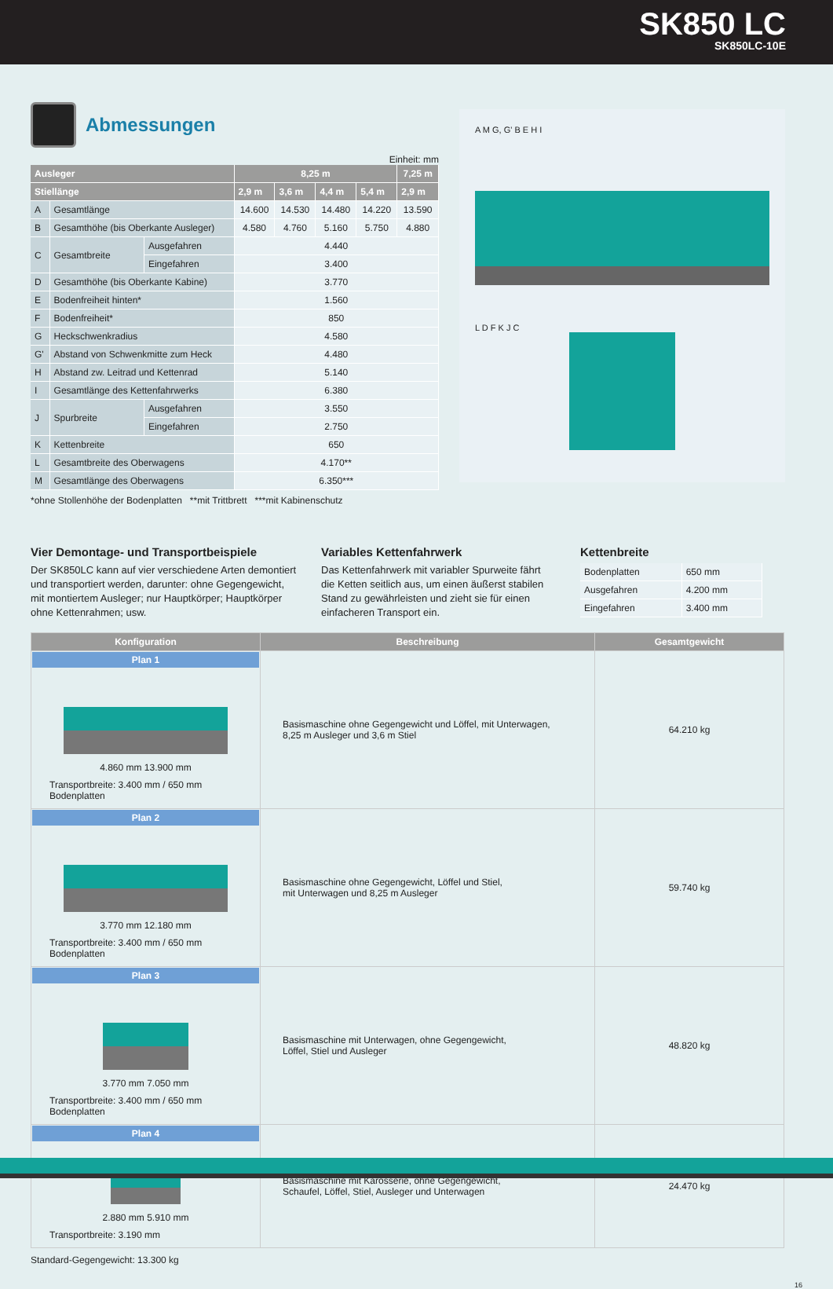SK850 LC
SK850LC-10E
Abmessungen
Einheit: mm
| Ausleger | | | 8,25 m | | | | 7,25 m |
| --- | --- | --- | --- | --- | --- | --- | --- |
| Stiellänge | | | 2,9 m | 3,6 m | 4,4 m | 5,4 m | 2,9 m |
| A | Gesamtlänge | | 14.600 | 14.530 | 14.480 | 14.220 | 13.590 |
| B | Gesamthöhe (bis Oberkante Ausleger) | | 4.580 | 4.760 | 5.160 | 5.750 | 4.880 |
| C | Gesamtbreite | Ausgefahren | 4.440 | | | | |
| | | Eingefahren | 3.400 | | | | |
| D | Gesamthöhe (bis Oberkante Kabine) | | 3.770 | | | | |
| E | Bodenfreiheit hinten* | | 1.560 | | | | |
| F | Bodenfreiheit* | | 850 | | | | |
| G | Heckschwenkradius | | 4.580 | | | | |
| G' | Abstand von Schwenkmitte zum Heck | | 4.480 | | | | |
| H | Abstand zw. Leitrad und Kettenrad | | 5.140 | | | | |
| I | Gesamtlänge des Kettenfahrwerks | | 6.380 | | | | |
| J | Spurbreite | Ausgefahren | 3.550 | | | | |
| | | Eingefahren | 2.750 | | | | |
| K | Kettenbreite | | 650 | | | | |
| L | Gesamtbreite des Oberwagens | | 4.170** | | | | |
| M | Gesamtlänge des Oberwagens | | 6.350*** | | | | |
*ohne Stollenhöhe der Bodenplatten **mit Trittbrett ***mit Kabinenschutz
A M G, G' B E H I
L D F K J C
Vier Demontage- und Transportbeispiele
Der SK850LC kann auf vier verschiedene Arten demontiert und transportiert werden, darunter: ohne Gegengewicht, mit montiertem Ausleger; nur Hauptkörper; Hauptkörper ohne Kettenrahmen; usw.
Variables Kettenfahrwerk
Das Kettenfahrwerk mit variabler Spurweite fährt die Ketten seitlich aus, um einen äußerst stabilen Stand zu gewährleisten und zieht sie für einen einfacheren Transport ein.
Kettenbreite
| Bodenplatten | 650 mm |
| Ausgefahren | 4.200 mm |
| Eingefahren | 3.400 mm |
| Konfiguration | Beschreibung | Gesamtgewicht |
| --- | --- | --- |
| Plan 1 4.860 mm 13.900 mm Transportbreite: 3.400 mm / 650 mm Bodenplatten | Basismaschine ohne Gegengewicht und Löffel, mit Unterwagen, 8,25 m Ausleger und 3,6 m Stiel | 64.210 kg |
| Plan 2 3.770 mm 12.180 mm Transportbreite: 3.400 mm / 650 mm Bodenplatten | Basismaschine ohne Gegengewicht, Löffel und Stiel, mit Unterwagen und 8,25 m Ausleger | 59.740 kg |
| Plan 3 3.770 mm 7.050 mm Transportbreite: 3.400 mm / 650 mm Bodenplatten | Basismaschine mit Unterwagen, ohne Gegengewicht, Löffel, Stiel und Ausleger | 48.820 kg |
| Plan 4 2.880 mm 5.910 mm Transportbreite: 3.190 mm | Basismaschine mit Karosserie, ohne Gegengewicht, Schaufel, Löffel, Stiel, Ausleger und Unterwagen | 24.470 kg |
Standard-Gegengewicht: 13.300 kg
16